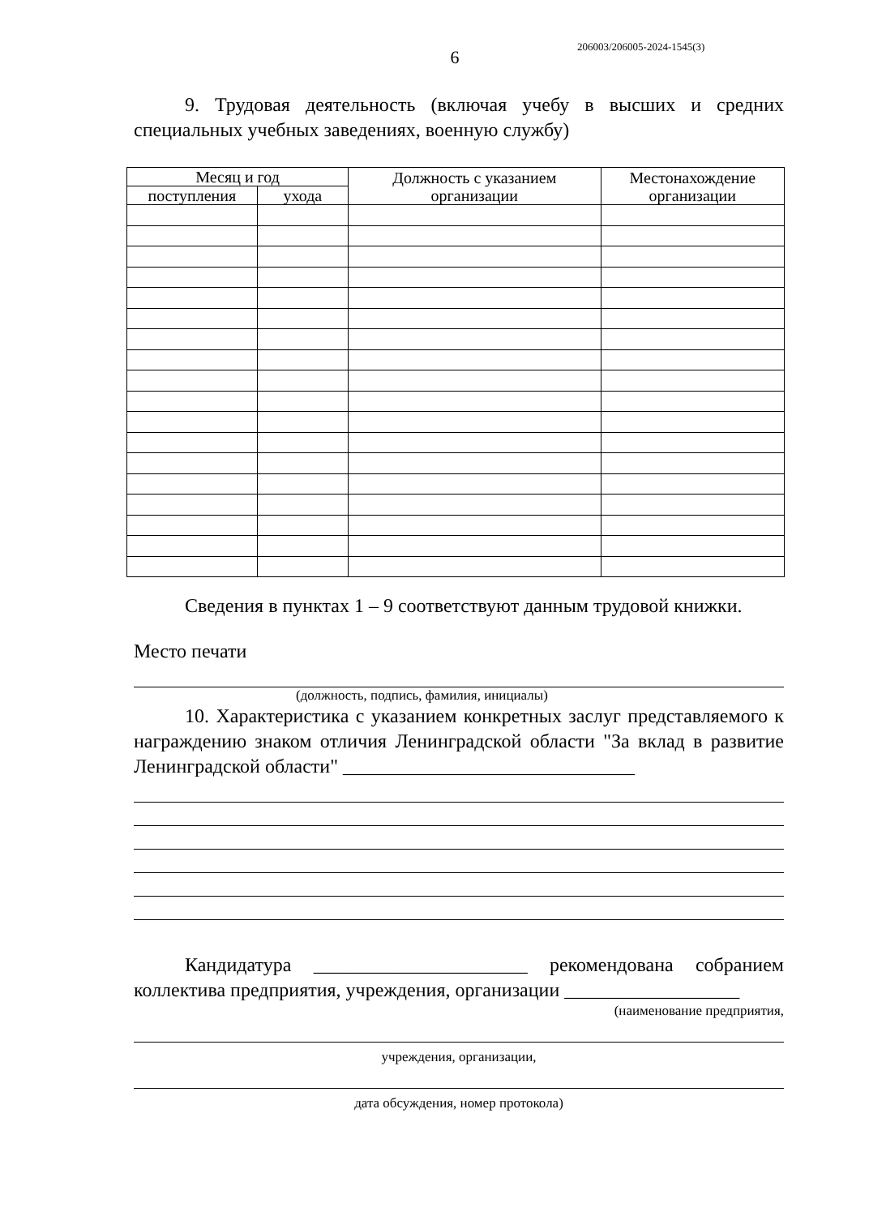206003/206005-2024-1545(3)
6
9. Трудовая деятельность (включая учебу в высших и средних специальных учебных заведениях, военную службу)
| Месяц и год | | Должность с указанием организации | Местонахождение организации |
| --- | --- | --- | --- |
| поступления | ухода | | |
Сведения в пунктах 1 – 9 соответствуют данным трудовой книжки.
Место печати
(должность, подпись, фамилия, инициалы)
10. Характеристика с указанием конкретных заслуг представляемого к награждению знаком отличия Ленинградской области "За вклад в развитие Ленинградской области" ______________________________
Кандидатура ______________________ рекомендована собранием коллектива предприятия, учреждения, организации __________________
(наименование предприятия,
учреждения, организации,
дата обсуждения, номер протокола)